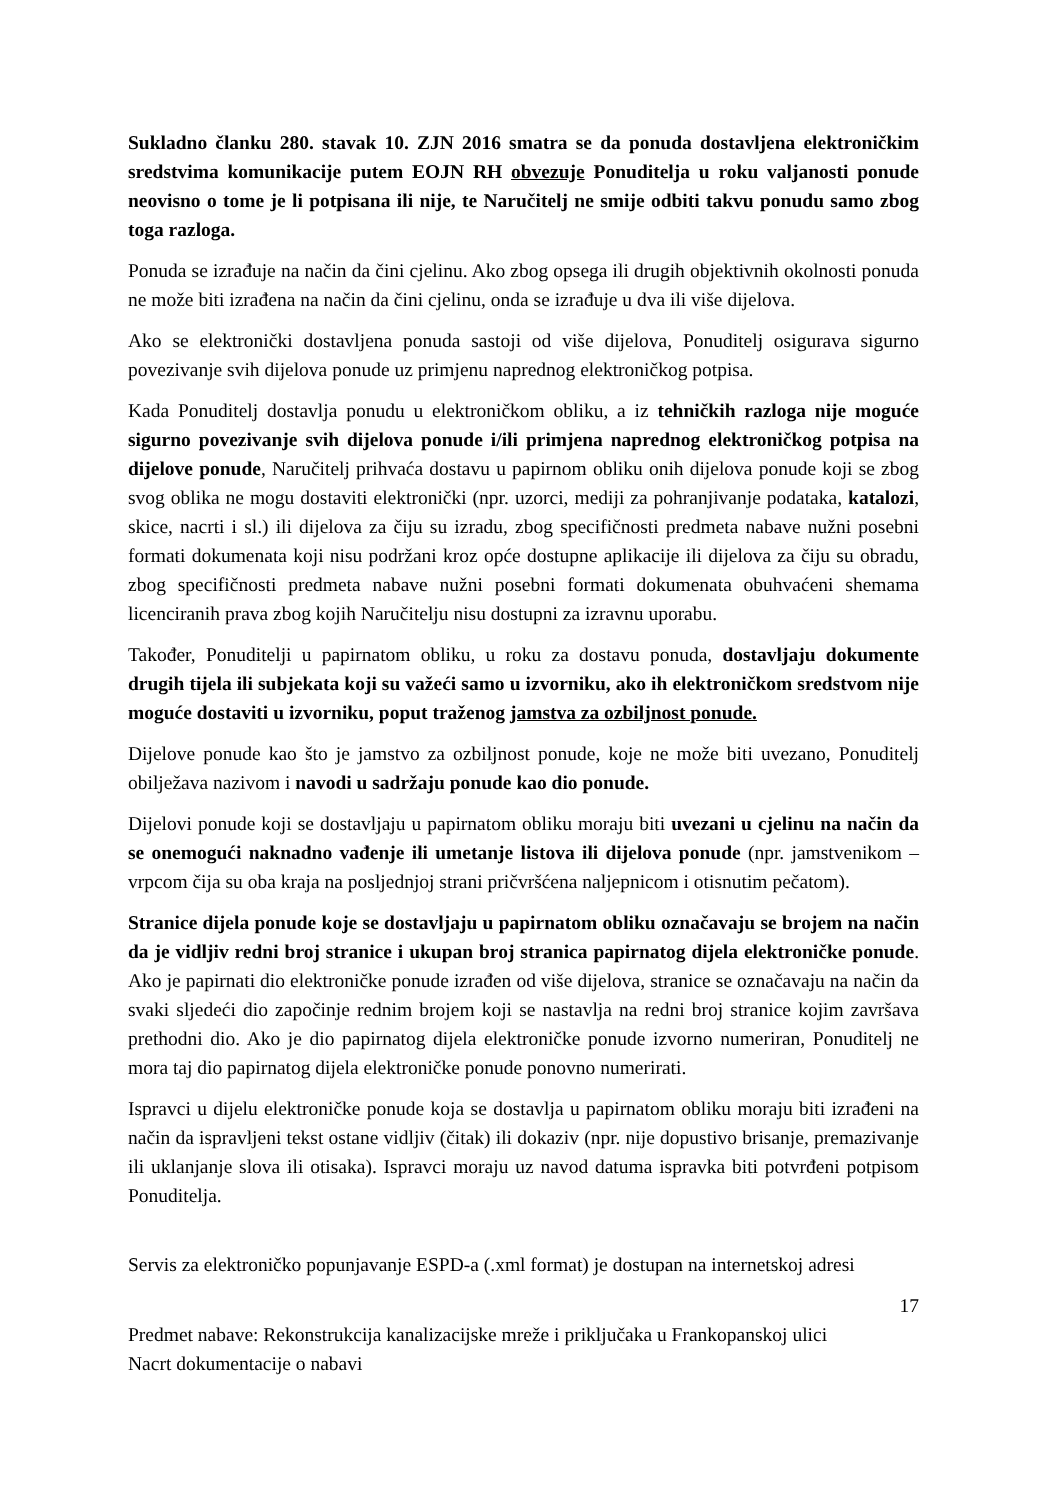Sukladno članku 280. stavak 10. ZJN 2016 smatra se da ponuda dostavljena elektroničkim sredstvima komunikacije putem EOJN RH obvezuje Ponuditelja u roku valjanosti ponude neovisno o tome je li potpisana ili nije, te Naručitelj ne smije odbiti takvu ponudu samo zbog toga razloga.
Ponuda se izrađuje na način da čini cjelinu. Ako zbog opsega ili drugih objektivnih okolnosti ponuda ne može biti izrađena na način da čini cjelinu, onda se izrađuje u dva ili više dijelova.
Ako se elektronički dostavljena ponuda sastoji od više dijelova, Ponuditelj osigurava sigurno povezivanje svih dijelova ponude uz primjenu naprednog elektroničkog potpisa.
Kada Ponuditelj dostavlja ponudu u elektroničkom obliku, a iz tehničkih razloga nije moguće sigurno povezivanje svih dijelova ponude i/ili primjena naprednog elektroničkog potpisa na dijelove ponude, Naručitelj prihvaća dostavu u papirnom obliku onih dijelova ponude koji se zbog svog oblika ne mogu dostaviti elektronički (npr. uzorci, mediji za pohranjivanje podataka, katalozi, skice, nacrti i sl.) ili dijelova za čiju su izradu, zbog specifičnosti predmeta nabave nužni posebni formati dokumenata koji nisu podržani kroz opće dostupne aplikacije ili dijelova za čiju su obradu, zbog specifičnosti predmeta nabave nužni posebni formati dokumenata obuhvaćeni shemama licenciranih prava zbog kojih Naručitelju nisu dostupni za izravnu uporabu.
Također, Ponuditelji u papirnatom obliku, u roku za dostavu ponuda, dostavljaju dokumente drugih tijela ili subjekata koji su važeći samo u izvorniku, ako ih elektroničkom sredstvom nije moguće dostaviti u izvorniku, poput traženog jamstva za ozbiljnost ponude.
Dijelove ponude kao što je jamstvo za ozbiljnost ponude, koje ne može biti uvezano, Ponuditelj obilježava nazivom i navodi u sadržaju ponude kao dio ponude.
Dijelovi ponude koji se dostavljaju u papirnatom obliku moraju biti uvezani u cjelinu na način da se onemogući naknadno vađenje ili umetanje listova ili dijelova ponude (npr. jamstvenikom – vrpcom čija su oba kraja na posljednjoj strani pričvršćena naljepnicom i otisnutim pečatom).
Stranice dijela ponude koje se dostavljaju u papirnatom obliku označavaju se brojem na način da je vidljiv redni broj stranice i ukupan broj stranica papirnatog dijela elektroničke ponude. Ako je papirnati dio elektroničke ponude izrađen od više dijelova, stranice se označavaju na način da svaki sljedeći dio započinje rednim brojem koji se nastavlja na redni broj stranice kojim završava prethodni dio. Ako je dio papirnatog dijela elektroničke ponude izvorno numeriran, Ponuditelj ne mora taj dio papirnatog dijela elektroničke ponude ponovno numerirati.
Ispravci u dijelu elektroničke ponude koja se dostavlja u papirnatom obliku moraju biti izrađeni na način da ispravljeni tekst ostane vidljiv (čitak) ili dokaziv (npr. nije dopustivo brisanje, premazivanje ili uklanjanje slova ili otisaka). Ispravci moraju uz navod datuma ispravka biti potvrđeni potpisom Ponuditelja.
Servis za elektroničko popunjavanje ESPD-a (.xml format) je dostupan na internetskoj adresi
17
Predmet nabave: Rekonstrukcija kanalizacijske mreže i priključaka u Frankopanskoj ulici
Nacrt dokumentacije o nabavi